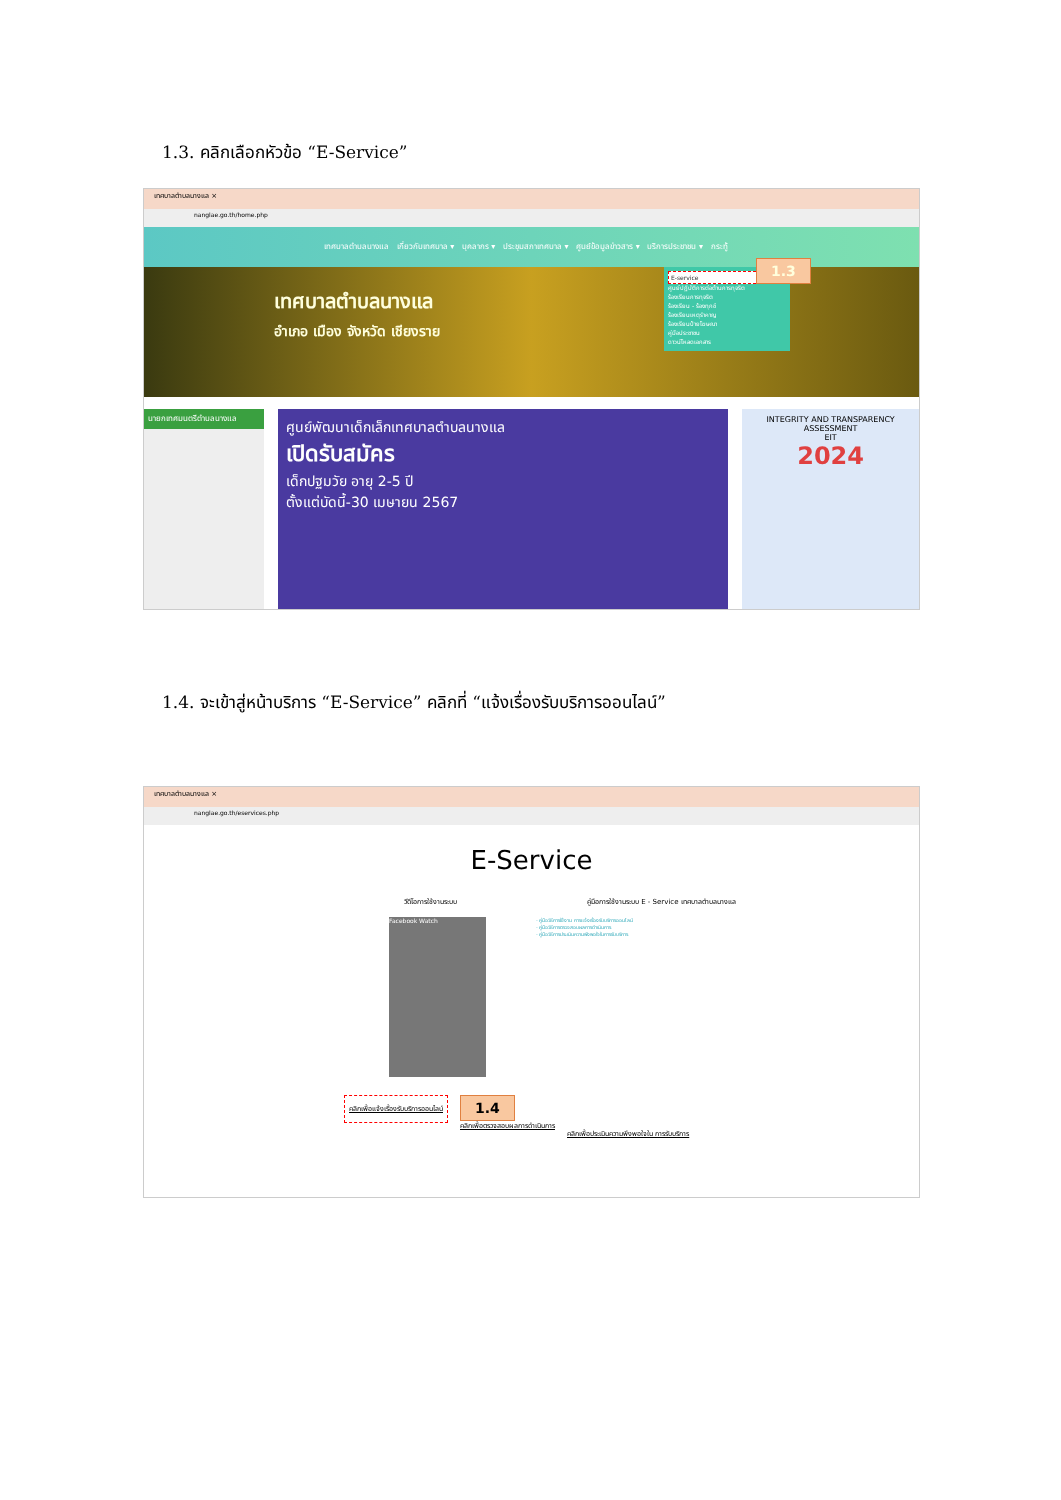1.3. คลิกเลือกหัวข้อ “E-Service”
เทศบาลตำบลนางแล ×
nanglae.go.th/home.php
เทศบาลตำบลนางแล เกี่ยวกับเทศบาล ▾ บุคลากร ▾ ประชุมสภาเทศบาล ▾ ศูนย์ข้อมูลข่าวสาร ▾ บริการประชาชน ▾ กระทู้
เทศบาลตำบลนางแล
อำเภอ เมือง จังหวัด เชียงราย
E-service
ศูนย์ปฏิบัติการต่อต้านการทุจริต
ร้องเรียนการทุจริต
ร้องเรียน - ร้องทุกข์
ร้องเรียนเหตุรำคาญ
ร้องเรียนป้ายโฆษณา
คู่มือประชาชน
ดาวน์โหลดเอกสาร
1.3
นายกเทศมนตรีตำบลนางแล
ศูนย์พัฒนาเด็กเล็กเทศบาลตำบลนางแล
เปิดรับสมัคร
เด็กปฐมวัย อายุ 2-5 ปี
ตั้งแต่บัดนี้-30 เมษายน 2567
INTEGRITY AND TRANSPARENCY ASSESSMENT
EIT
2024
1.4. จะเข้าสู่หน้าบริการ “E-Service” คลิกที่ “แจ้งเรื่องรับบริการออนไลน์”
เทศบาลตำบลนางแล ×
nanglae.go.th/eservices.php
E-Service
วีดีโอการใช้งานระบบ คู่มือการใช้งานระบบ E - Service เทศบาลตำบลนางแล
Facebook Watch
- คู่มือวิธีการใช้งาน การแจ้งเรื่องรับบริการออนไลน์
- คู่มือวิธีการตรวจสอบผลการดำเนินการ
- คู่มือวิธีการประเมินความพึงพอใจในการรับบริการ
คลิกเพื่อแจ้งเรื่องรับบริการออนไลน์
1.4
คลิกเพื่อตรวจสอบผลการดำเนินการ
คลิกเพื่อประเมินความพึงพอใจใน การรับบริการ